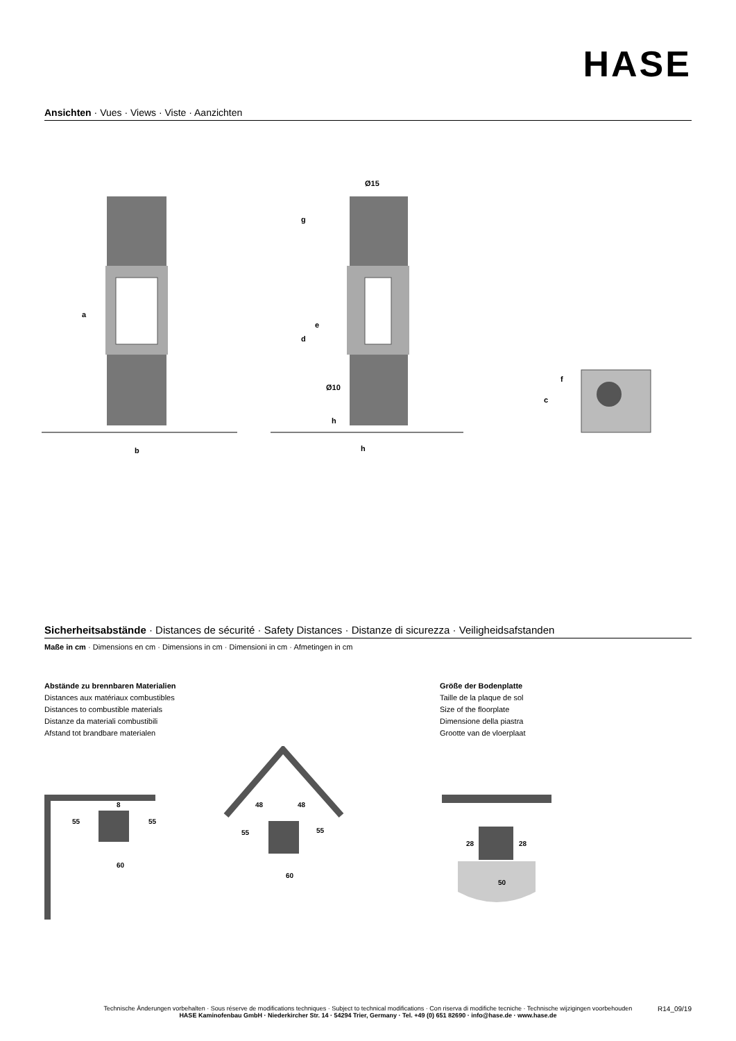HASE
Ansichten · Vues · Views · Viste · Aanzichten
a
b
c
d
e
f
g
h
h
Ø15
Ø10
Sicherheitsabstände · Distances de sécurité · Safety Distances · Distanze di sicurezza · Veiligheidsafstanden
Maße in cm · Dimensions en cm · Dimensions in cm · Dimensioni in cm · Afmetingen in cm
Abstände zu brennbaren Materialien
Distances aux matériaux combustibles
Distances to combustible materials
Distanze da materiali combustibili
Afstand tot brandbare materialen
Größe der Bodenplatte
Taille de la plaque de sol
Size of the floorplate
Dimensione della piastra
Grootte van de vloerplaat
55
55
60
8
48
48
55
55
60
28
28
50
Technische Änderungen vorbehalten · Sous réserve de modifications techniques · Subject to technical modifications · Con riserva di modifiche tecniche · Technische wijzigingen voorbehouden
HASE Kaminofenbau GmbH · Niederkircher Str. 14 · 54294 Trier, Germany · Tel. +49 (0) 651 82690 · info@hase.de · www.hase.de
R14_09/19